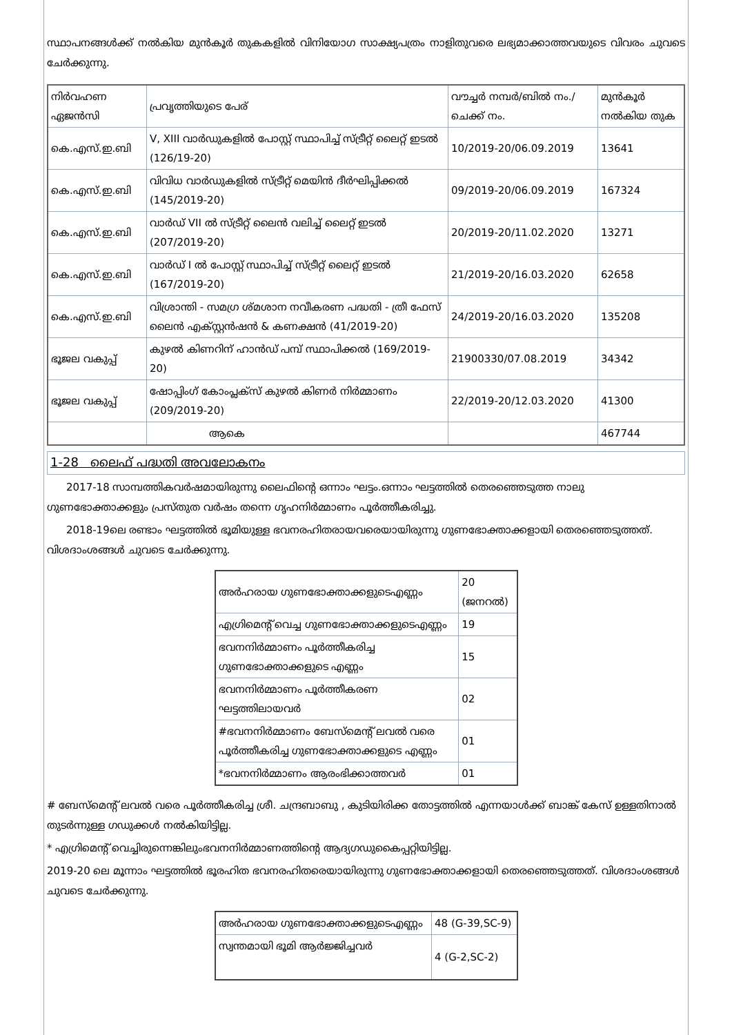സ്ഥാപനങ്ങൾക്ക് നൽകിയ മുൻകൂർ തുകകളിൽ വിനിയോഗ സാക്ഷ്യപത്രം നാളിതുവരെ ലഭ്യമാക്കാത്തവയുടെ വിവരം ചുവടെ ചേർക്കുന്നു.
| നിർവഹണ ഏജൻസി | പ്രവൃത്തിയുടെ പേര് | വൗച്ചർ നമ്പർ/ബിൽ നം./ചെക്ക് നം. | മുൻകൂർ നൽകിയ തുക |
| --- | --- | --- | --- |
| കെ.എസ്.ഇ.ബി | V, XIII വാർഡുകളിൽ പോസ്റ്റ് സ്ഥാപിച്ച് സ്ട്രീറ്റ് ലൈറ്റ് ഇടൽ (126/19-20) | 10/2019-20/06.09.2019 | 13641 |
| കെ.എസ്.ഇ.ബി | വിവിധ വാർഡുകളിൽ സ്ട്രീറ്റ് മെയിൻ ദീർഘിപ്പിക്കൽ (145/2019-20) | 09/2019-20/06.09.2019 | 167324 |
| കെ.എസ്.ഇ.ബി | വാർഡ് VII ൽ സ്ട്രീറ്റ് ലൈൻ വലിച്ച് ലൈറ്റ് ഇടൽ (207/2019-20) | 20/2019-20/11.02.2020 | 13271 |
| കെ.എസ്.ഇ.ബി | വാർഡ് I ൽ പോസ്റ്റ് സ്ഥാപിച്ച് സ്ട്രീറ്റ് ലൈറ്റ് ഇടൽ (167/2019-20) | 21/2019-20/16.03.2020 | 62658 |
| കെ.എസ്.ഇ.ബി | വിശ്രാന്തി - സമഗ്ര ശ്മശാന നവീകരണ പദ്ധതി - ത്രീ ഫേസ് ലൈൻ എക്സ്റ്റൻഷൻ & കണക്ഷൻ (41/2019-20) | 24/2019-20/16.03.2020 | 135208 |
| ഭൂജല വകുപ്പ് | കുഴൽ കിണറിന് ഹാൻഡ് പമ്പ് സ്ഥാപിക്കൽ (169/2019-20) | 21900330/07.08.2019 | 34342 |
| ഭൂജല വകുപ്പ് | ഷോപ്പിംഗ് കോംപ്ലക്സ് കുഴൽ കിണർ നിർമ്മാണം (209/2019-20) | 22/2019-20/12.03.2020 | 41300 |
| | ആകെ | | 467744 |
1-28 ലൈഫ് പദ്ധതി അവലോകനം
2017-18 സാമ്പത്തികവർഷമായിരുന്നു ലൈഫിന്റെ ഒന്നാം ഘട്ടം.ഒന്നാം ഘട്ടത്തിൽ തെരഞ്ഞെടുത്ത നാലു ഗുണഭോക്താക്കളും പ്രസ്തുത വർഷം തന്നെ ഗൃഹനിർമ്മാണം പൂർത്തീകരിച്ചു.
2018-19ലെ രണ്ടാം ഘട്ടത്തിൽ ഭൂമിയുള്ള ഭവനരഹിതരായവരെയായിരുന്നു ഗുണഭോക്താക്കളായി തെരഞ്ഞെടുത്തത്. വിശദാംശങ്ങൾ ചുവടെ ചേർക്കുന്നു.
| അർഹരായ ഗുണഭോക്താക്കളുടെഎണ്ണം | 20 (ജനറൽ) |
| എഗ്രിമെന്റ് വെച്ച ഗുണഭോക്താക്കളുടെഎണ്ണം | 19 |
| ഭവനനിർമ്മാണം പൂർത്തീകരിച്ച ഗുണഭോക്താക്കളുടെ എണ്ണം | 15 |
| ഭവനനിർമ്മാണം പൂർത്തീകരണ ഘട്ടത്തിലായവർ | 02 |
| #ഭവനനിർമ്മാണം ബേസ്മെന്റ് ലവൽ വരെ പൂർത്തീകരിച്ച ഗുണഭോക്താക്കളുടെ എണ്ണം | 01 |
| *ഭവനനിർമ്മാണം ആരംഭിക്കാത്തവർ | 01 |
# ബേസ്മെന്റ് ലവൽ വരെ പൂർത്തീകരിച്ച ശ്രീ. ചന്ദ്രബാബു , കുടിയിരിക്ക തോട്ടത്തിൽ എന്നയാൾക്ക് ബാങ്ക് കേസ് ഉള്ളതിനാൽ തുടർന്നുള്ള ഗഡുക്കൾ നൽകിയിട്ടില്ല.
* എഗ്രിമെന്റ് വെച്ചിരുന്നെങ്കിലുംഭവനനിർമ്മാണത്തിന്റെ ആദ്യഗഡുകൈപ്പറ്റിയിട്ടില്ല.
2019-20 ലെ മൂന്നാം ഘട്ടത്തിൽ ഭൂരഹിത ഭവനരഹിതരെയായിരുന്നു ഗുണഭോക്താക്കളായി തെരഞ്ഞെടുത്തത്. വിശദാംശങ്ങൾ ചുവടെ ചേർക്കുന്നു.
| അർഹരായ ഗുണഭോക്താക്കളുടെഎണ്ണം | 48 (G-39,SC-9) |
| സ്വന്തമായി ഭൂമി ആർജ്ജിച്ചവർ | 4 (G-2,SC-2) |